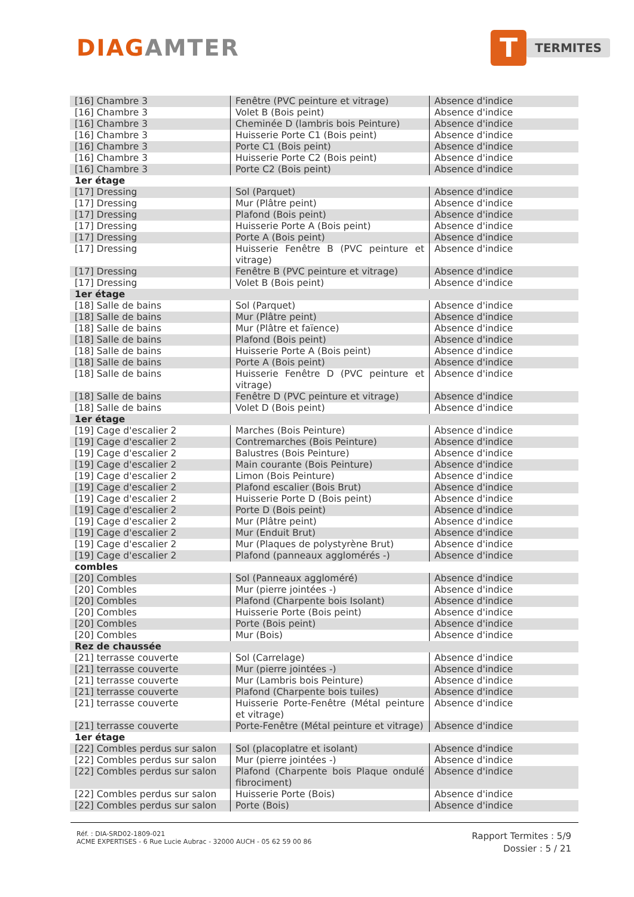DIAGAMTER
T
TERMITES
| [16] Chambre 3 | Fenêtre (PVC peinture et vitrage) | Absence d'indice |
| [16] Chambre 3 | Volet B (Bois peint) | Absence d'indice |
| [16] Chambre 3 | Cheminée D (lambris bois Peinture) | Absence d'indice |
| [16] Chambre 3 | Huisserie Porte C1 (Bois peint) | Absence d'indice |
| [16] Chambre 3 | Porte C1 (Bois peint) | Absence d'indice |
| [16] Chambre 3 | Huisserie Porte C2 (Bois peint) | Absence d'indice |
| [16] Chambre 3 | Porte C2 (Bois peint) | Absence d'indice |
| 1er étage | | |
| [17] Dressing | Sol (Parquet) | Absence d'indice |
| [17] Dressing | Mur (Plâtre peint) | Absence d'indice |
| [17] Dressing | Plafond (Bois peint) | Absence d'indice |
| [17] Dressing | Huisserie Porte A (Bois peint) | Absence d'indice |
| [17] Dressing | Porte A (Bois peint) | Absence d'indice |
| [17] Dressing | Huisserie Fenêtre B (PVC peinture et vitrage) | Absence d'indice |
| [17] Dressing | Fenêtre B (PVC peinture et vitrage) | Absence d'indice |
| [17] Dressing | Volet B (Bois peint) | Absence d'indice |
| 1er étage | | |
| [18] Salle de bains | Sol (Parquet) | Absence d'indice |
| [18] Salle de bains | Mur (Plâtre peint) | Absence d'indice |
| [18] Salle de bains | Mur (Plâtre et faïence) | Absence d'indice |
| [18] Salle de bains | Plafond (Bois peint) | Absence d'indice |
| [18] Salle de bains | Huisserie Porte A (Bois peint) | Absence d'indice |
| [18] Salle de bains | Porte A (Bois peint) | Absence d'indice |
| [18] Salle de bains | Huisserie Fenêtre D (PVC peinture et vitrage) | Absence d'indice |
| [18] Salle de bains | Fenêtre D (PVC peinture et vitrage) | Absence d'indice |
| [18] Salle de bains | Volet D (Bois peint) | Absence d'indice |
| 1er étage | | |
| [19] Cage d'escalier 2 | Marches (Bois Peinture) | Absence d'indice |
| [19] Cage d'escalier 2 | Contremarches (Bois Peinture) | Absence d'indice |
| [19] Cage d'escalier 2 | Balustres (Bois Peinture) | Absence d'indice |
| [19] Cage d'escalier 2 | Main courante (Bois Peinture) | Absence d'indice |
| [19] Cage d'escalier 2 | Limon (Bois Peinture) | Absence d'indice |
| [19] Cage d'escalier 2 | Plafond escalier (Bois Brut) | Absence d'indice |
| [19] Cage d'escalier 2 | Huisserie Porte D (Bois peint) | Absence d'indice |
| [19] Cage d'escalier 2 | Porte D (Bois peint) | Absence d'indice |
| [19] Cage d'escalier 2 | Mur (Plâtre peint) | Absence d'indice |
| [19] Cage d'escalier 2 | Mur (Enduit Brut) | Absence d'indice |
| [19] Cage d'escalier 2 | Mur (Plaques de polystyrène Brut) | Absence d'indice |
| [19] Cage d'escalier 2 | Plafond (panneaux agglomérés -) | Absence d'indice |
| combles | | |
| [20] Combles | Sol (Panneaux aggloméré) | Absence d'indice |
| [20] Combles | Mur (pierre jointées -) | Absence d'indice |
| [20] Combles | Plafond (Charpente bois Isolant) | Absence d'indice |
| [20] Combles | Huisserie Porte (Bois peint) | Absence d'indice |
| [20] Combles | Porte (Bois peint) | Absence d'indice |
| [20] Combles | Mur (Bois) | Absence d'indice |
| Rez de chaussée | | |
| [21] terrasse couverte | Sol (Carrelage) | Absence d'indice |
| [21] terrasse couverte | Mur (pierre jointées -) | Absence d'indice |
| [21] terrasse couverte | Mur (Lambris bois Peinture) | Absence d'indice |
| [21] terrasse couverte | Plafond (Charpente bois tuiles) | Absence d'indice |
| [21] terrasse couverte | Huisserie Porte-Fenêtre (Métal peinture et vitrage) | Absence d'indice |
| [21] terrasse couverte | Porte-Fenêtre (Métal peinture et vitrage) | Absence d'indice |
| 1er étage | | |
| [22] Combles perdus sur salon | Sol (placoplatre et isolant) | Absence d'indice |
| [22] Combles perdus sur salon | Mur (pierre jointées -) | Absence d'indice |
| [22] Combles perdus sur salon | Plafond (Charpente bois Plaque ondulé fibrociment) | Absence d'indice |
| [22] Combles perdus sur salon | Huisserie Porte (Bois) | Absence d'indice |
| [22] Combles perdus sur salon | Porte (Bois) | Absence d'indice |
Réf. : DIA-SRD02-1809-021
ACME EXPERTISES - 6 Rue Lucie Aubrac - 32000 AUCH - 05 62 59 00 86
Rapport Termites : 5/9
Dossier : 5 / 21